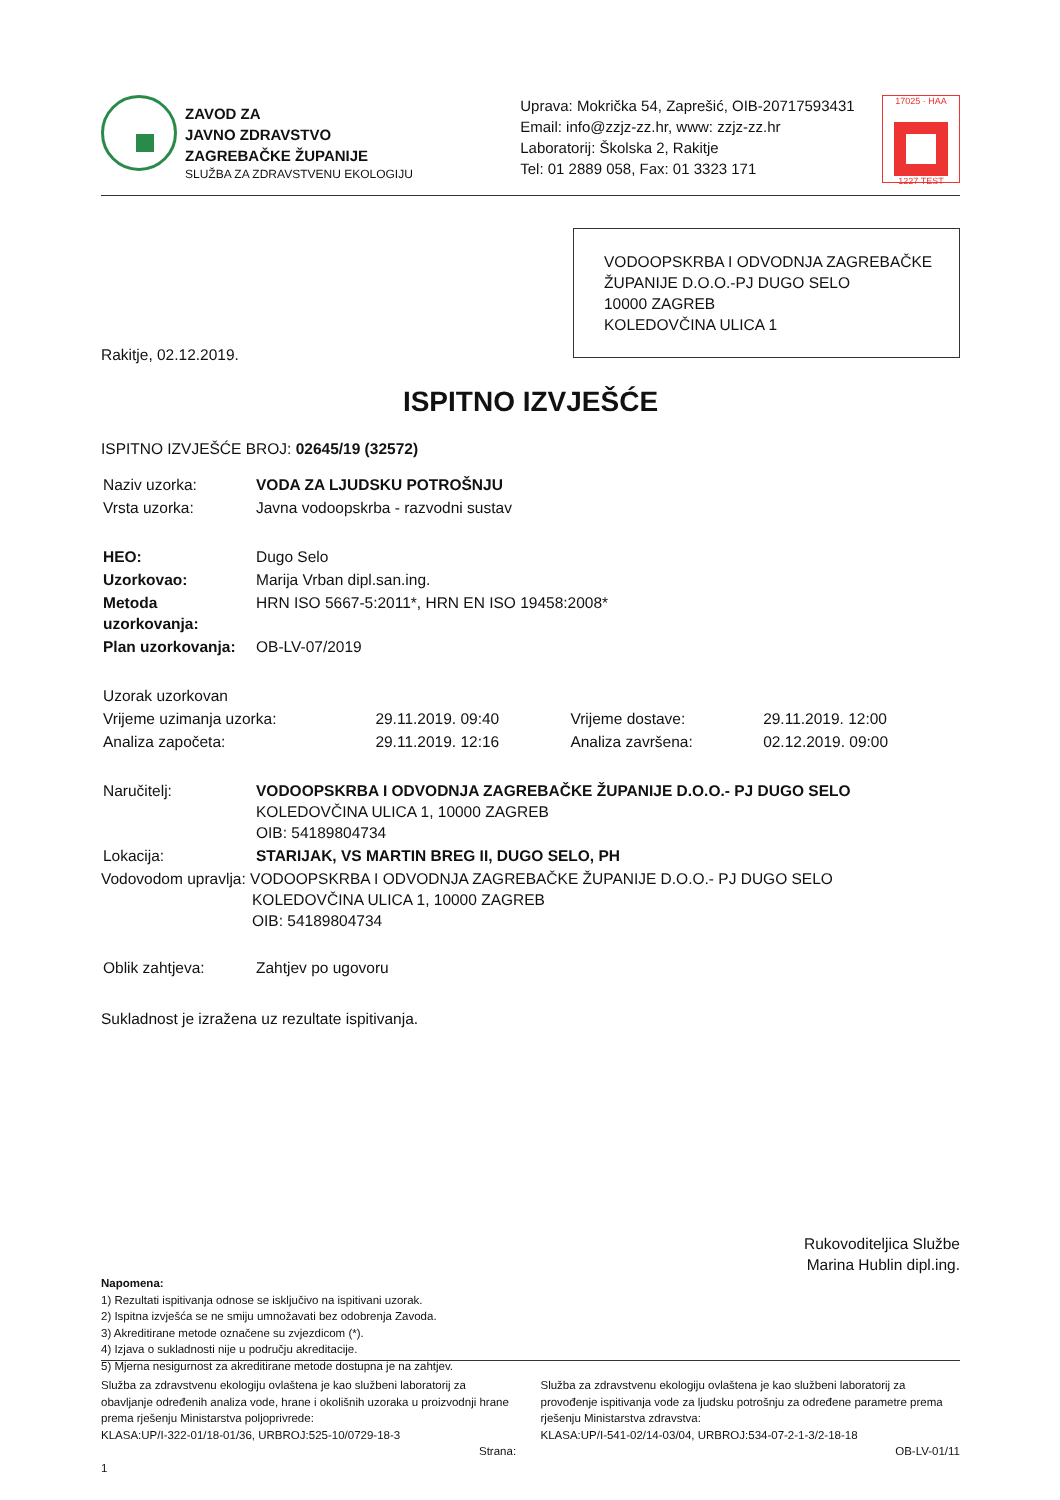ZAVOD ZA
JAVNO ZDRAVSTVO
ZAGREBAČKE ŽUPANIJE
SLUŽBA ZA ZDRAVSTVENU EKOLOGIJU
Uprava: Mokrička 54, Zaprešić, OIB-20717593431
Email: info@zzjz-zz.hr, www: zzjz-zz.hr
Laboratorij: Školska 2, Rakitje
Tel: 01 2889 058, Fax: 01 3323 171
17025 · HAA
1227 TEST
VODOOPSKRBA I ODVODNJA ZAGREBAČKE ŽUPANIJE D.O.O.-PJ DUGO SELO
10000 ZAGREB
KOLEDOVČINA ULICA 1
Rakitje, 02.12.2019.
ISPITNO IZVJEŠĆE
ISPITNO IZVJEŠĆE BROJ: 02645/19 (32572)
| Naziv uzorka: | VODA ZA LJUDSKU POTROŠNJU |
| Vrsta uzorka: | Javna vodoopskrba - razvodni sustav |
| HEO: | Dugo Selo |
| Uzorkovao: | Marija Vrban dipl.san.ing. |
| Metoda uzorkovanja: | HRN ISO 5667-5:2011*, HRN EN ISO 19458:2008* |
| Plan uzorkovanja: | OB-LV-07/2019 |
| Uzorak uzorkovan | | | |
| Vrijeme uzimanja uzorka: | 29.11.2019. 09:40 | Vrijeme dostave: | 29.11.2019. 12:00 |
| Analiza započeta: | 29.11.2019. 12:16 | Analiza završena: | 02.12.2019. 09:00 |
| Naručitelj: | VODOOPSKRBA I ODVODNJA ZAGREBAČKE ŽUPANIJE D.O.O.- PJ DUGO SELO KOLEDOVČINA ULICA 1, 10000 ZAGREB OIB: 54189804734 |
| Lokacija: | STARIJAK, VS MARTIN BREG II, DUGO SELO, PH |
Vodovodom upravlja: VODOOPSKRBA I ODVODNJA ZAGREBAČKE ŽUPANIJE D.O.O.- PJ DUGO SELO
KOLEDOVČINA ULICA 1, 10000 ZAGREB
OIB: 54189804734
| Oblik zahtjeva: | Zahtjev po ugovoru |
Sukladnost je izražena uz rezultate ispitivanja.
Rukovoditeljica Službe
Marina Hublin dipl.ing.
Napomena:
1) Rezultati ispitivanja odnose se isključivo na ispitivani uzorak.
2) Ispitna izvješća se ne smiju umnožavati bez odobrenja Zavoda.
3) Akreditirane metode označene su zvjezdicom (*).
4) Izjava o sukladnosti nije u području akreditacije.
5) Mjerna nesigurnost za akreditirane metode dostupna je na zahtjev.
Služba za zdravstvenu ekologiju ovlaštena je kao službeni laboratorij za obavljanje određenih analiza vode, hrane i okolišnih uzoraka u proizvodnji hrane prema rješenju Ministarstva poljoprivrede:
KLASA:UP/I-322-01/18-01/36, URBROJ:525-10/0729-18-3
Strana: 1
Služba za zdravstvenu ekologiju ovlaštena je kao službeni laboratorij za provođenje ispitivanja vode za ljudsku potrošnju za određene parametre prema rješenju Ministarstva zdravstva:
KLASA:UP/I-541-02/14-03/04, URBROJ:534-07-2-1-3/2-18-18
OB-LV-01/11